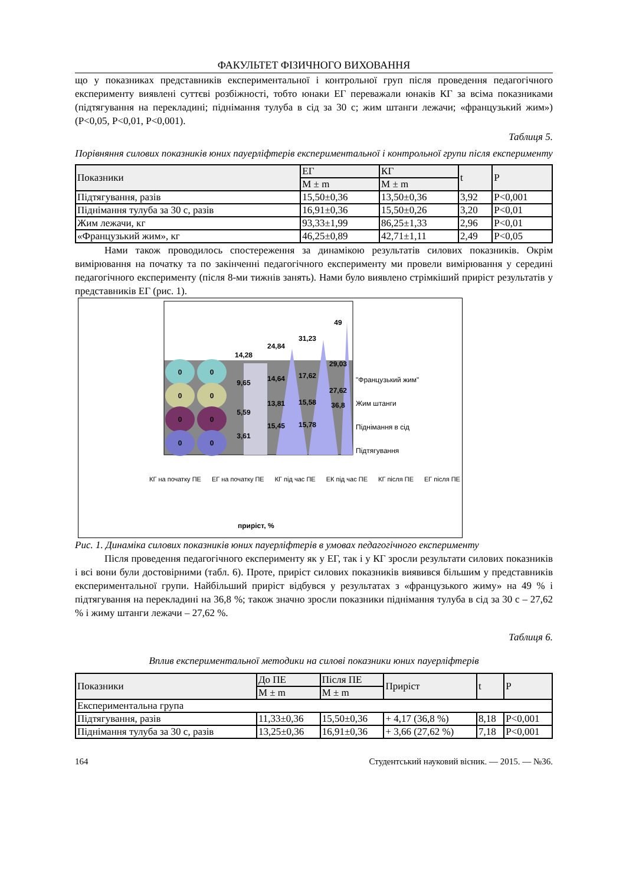ФАКУЛЬТЕТ ФІЗИЧНОГО ВИХОВАННЯ
що у показниках представників експериментальної і контрольної груп після проведення педагогічного експерименту виявлені суттєві розбіжності, тобто юнаки ЕГ переважали юнаків КГ за всіма показниками (підтягування на перекладині; піднімання тулуба в сід за 30 с; жим штанги лежачи; «французький жим») (Р<0,05, Р<0,01, Р<0,001).
Таблиця 5.
Порівняння силових показників юних пауерліфтерів експериментальної і контрольної групи після експерименту
| Показники | ЕГ | КГ | t | P |
| --- | --- | --- | --- | --- |
| | M ± m | M ± m | | |
| Підтягування, разів | 15,50±0,36 | 13,50±0,36 | 3,92 | P<0,001 |
| Піднімання тулуба за 30 с, разів | 16,91±0,36 | 15,50±0,26 | 3,20 | P<0,01 |
| Жим лежачи, кг | 93,33±1,99 | 86,25±1,33 | 2,96 | P<0,01 |
| «Французький жим», кг | 46,25±0,89 | 42,71±1,11 | 2,49 | P<0,05 |
Нами також проводилось спостереження за динамікою результатів силових показників. Окрім вимірювання на початку та по закінченні педагогічного експерименту ми провели вимірювання у середині педагогічного експерименту (після 8-ми тижнів занять). Нами було виявлено стрімкіший приріст результатів у представників ЕГ (рис. 1).
0
0
0
0
0
0
0
0
14,28
9,65
5,59
3,61
24,84
14,64
13,81
15,45
31,23
17,62
15,58
15,78
49
29,03
27,62
36,8
"Французький жим"
Жим штанги
Піднімання в сід
Підтягування
КГ на початку ПЕ ЕГ на початку ПЕ КГ під час ПЕ ЕК під час ПЕ КГ після ПЕ ЕГ після ПЕ
приріст, %
Рис. 1. Динаміка силових показників юних пауерліфтерів в умовах педагогічного експерименту
Після проведення педагогічного експерименту як у ЕГ, так і у КГ зросли результати силових показників і всі вони були достовірними (табл. 6). Проте, приріст силових показників виявився більшим у представників експериментальної групи. Найбільший приріст відбувся у результатах з «французького жиму» на 49 % і підтягування на перекладині на 36,8 %; також значно зросли показники піднімання тулуба в сід за 30 с – 27,62 % і жиму штанги лежачи – 27,62 %.
Таблиця 6.
Вплив експериментальної методики на силові показники юних пауерліфтерів
| Показники | До ПЕ | Після ПЕ | Приріст | t | P |
| --- | --- | --- | --- | --- | --- |
| | M ± m | M ± m | | | |
| Експериментальна група | | | | | |
| Підтягування, разів | 11,33±0,36 | 15,50±0,36 | + 4,17 (36,8 %) | 8,18 | P<0,001 |
| Піднімання тулуба за 30 с, разів | 13,25±0,36 | 16,91±0,36 | + 3,66 (27,62 %) | 7,18 | P<0,001 |
164 Студентський науковий вісник. — 2015. — №36.